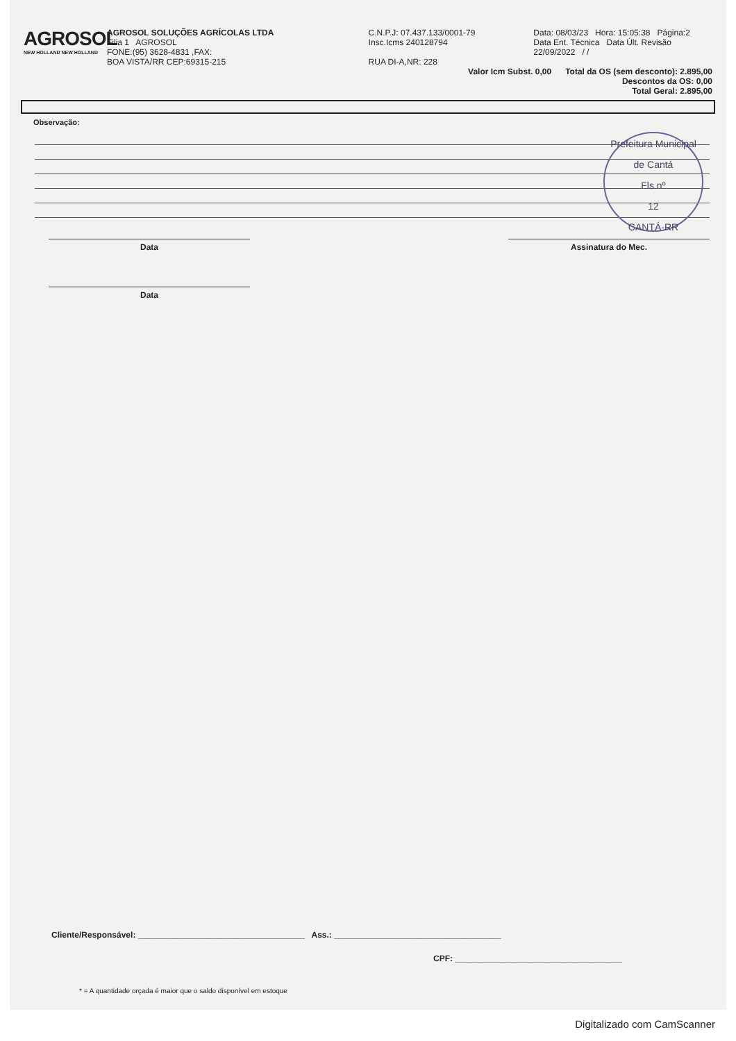AGROSOL
NEW HOLLAND NEW HOLLAND
AGROSOL SOLUÇÕES AGRÍCOLAS LTDA
Filia 1 AGROSOL
FONE:(95) 3628-4831 ,FAX:
BOA VISTA/RR CEP:69315-215
C.N.P.J: 07.437.133/0001-79
Insc.Icms 240128794
RUA DI-A,NR: 228
Data: 08/03/23 Hora: 15:05:38 Página:2
Data Ent. Técnica Data Últ. Revisão
22/09/2022 / /
Valor Icm Subst. 0,00 Total da OS (sem desconto): 2.895,00
Descontos da OS: 0,00
Total Geral: 2.895,00
Observação:
Prefeitura Municipal de Cantá
Fls nº
12
CANTÁ-RR
Data Assinatura do Mec.
Data
Cliente/Responsável: ____________________________________ Ass.: ____________________________________
CPF: ____________________________________
* = A quantidade orçada é maior que o saldo disponível em estoque
Digitalizado com CamScanner